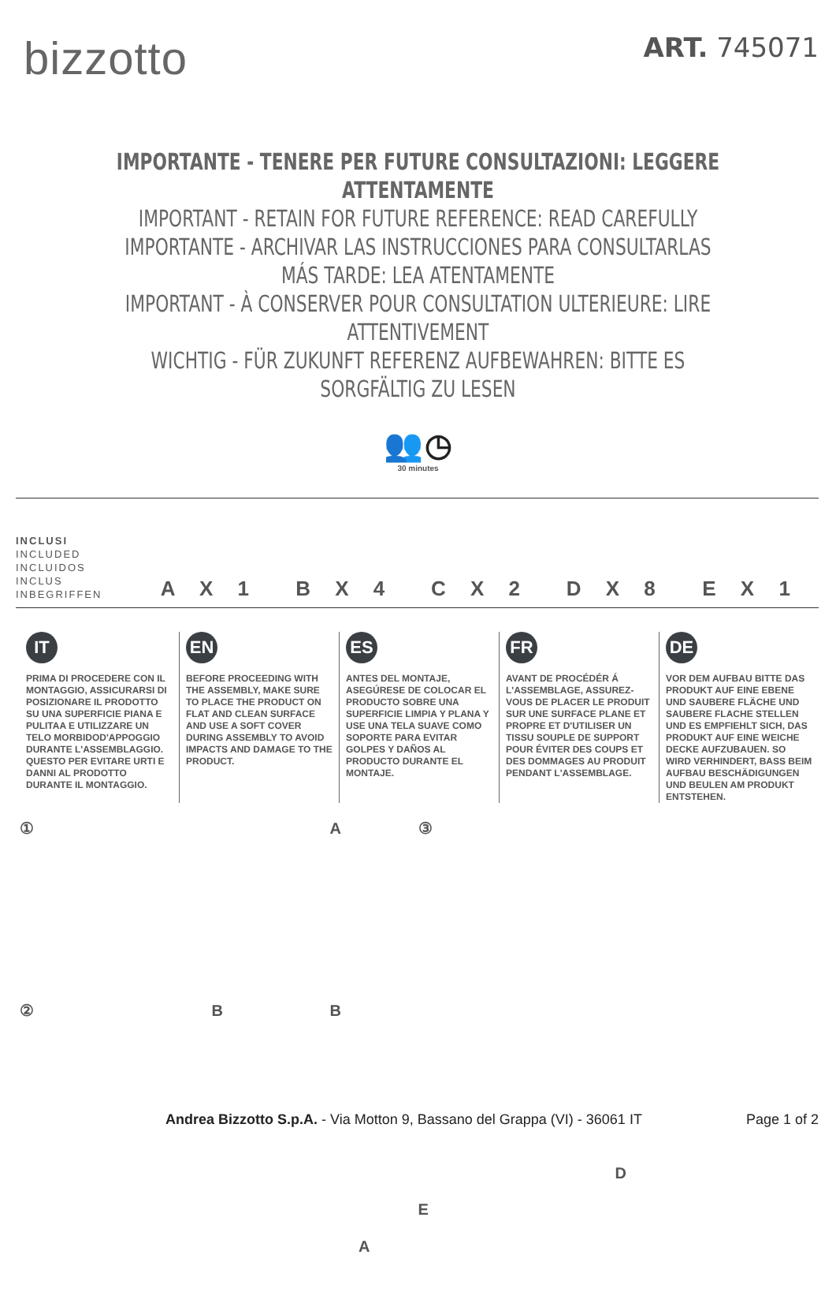bizzotto
ART. 745071
IMPORTANTE - TENERE PER FUTURE CONSULTAZIONI: LEGGERE ATTENTAMENTE
IMPORTANT - RETAIN FOR FUTURE REFERENCE: READ CAREFULLY
IMPORTANTE - ARCHIVAR LAS INSTRUCCIONES PARA CONSULTARLAS MÁS TARDE: LEA ATENTAMENTE
IMPORTANT - À CONSERVER POUR CONSULTATION ULTERIEURE: LIRE ATTENTIVEMENT
WICHTIG - FÜR ZUKUNFT REFERENZ AUFBEWAHREN: BITTE ES SORGFÄLTIG ZU LESEN
👥 ◷
30 minutes
INCLUSI
INCLUDED
INCLUIDOS
INCLUS
INBEGRIFFEN
A X 1
B X 4
C X 2
D X 8
E X 1
IT
PRIMA DI PROCEDERE CON IL MONTAGGIO, ASSICURARSI DI POSIZIONARE IL PRODOTTO SU UNA SUPERFICIE PIANA E PULITAA E UTILIZZARE UN TELO MORBIDOD'APPOGGIO DURANTE L'ASSEMBLAGGIO. QUESTO PER EVITARE URTI E DANNI AL PRODOTTO DURANTE IL MONTAGGIO.
EN
BEFORE PROCEEDING WITH THE ASSEMBLY, MAKE SURE TO PLACE THE PRODUCT ON FLAT AND CLEAN SURFACE AND USE A SOFT COVER DURING ASSEMBLY TO AVOID IMPACTS AND DAMAGE TO THE PRODUCT.
ES
ANTES DEL MONTAJE, ASEGÚRESE DE COLOCAR EL PRODUCTO SOBRE UNA SUPERFICIE LIMPIA Y PLANA Y USE UNA TELA SUAVE COMO SOPORTE PARA EVITAR GOLPES Y DAÑOS AL PRODUCTO DURANTE EL MONTAJE.
FR
AVANT DE PROCÉDÉR Á L'ASSEMBLAGE, ASSUREZ-VOUS DE PLACER LE PRODUIT SUR UNE SURFACE PLANE ET PROPRE ET D'UTILISER UN TISSU SOUPLE DE SUPPORT POUR ÉVITER DES COUPS ET DES DOMMAGES AU PRODUIT PENDANT L'ASSEMBLAGE.
DE
VOR DEM AUFBAU BITTE DAS PRODUKT AUF EINE EBENE UND SAUBERE FLÄCHE UND SAUBERE FLACHE STELLEN UND ES EMPFIEHLT SICH, DAS PRODUKT AUF EINE WEICHE DECKE AUFZUBAUEN. SO WIRD VERHINDERT, BASS BEIM AUFBAU BESCHÄDIGUNGEN UND BEULEN AM PRODUKT ENTSTEHEN.
① A
② B B
A
③
D
E
Andrea Bizzotto S.p.A. - Via Motton 9, Bassano del Grappa (VI) - 36061 IT
Page 1 of 2